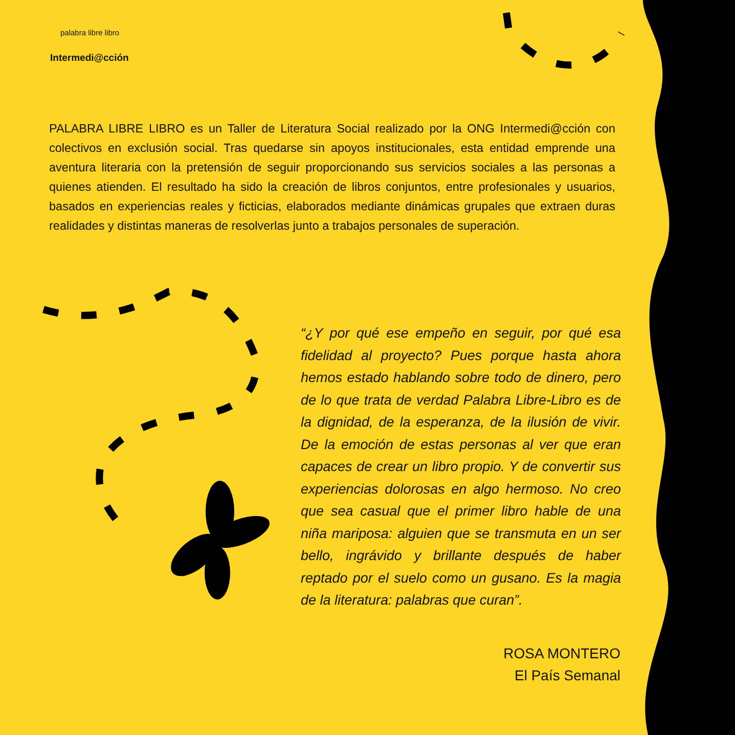palabra libre libro
Intermedi@cción
PALABRA LIBRE LIBRO es un Taller de Literatura Social realizado por la ONG Intermedi@cción con colectivos en exclusión social. Tras quedarse sin apoyos institucionales, esta entidad emprende una aventura literaria con la pretensión de seguir proporcionando sus servicios sociales a las personas a quienes atienden. El resultado ha sido la creación de libros conjuntos, entre profesionales y usuarios, basados en experiencias reales y ficticias, elaborados mediante dinámicas grupales que extraen duras realidades y distintas maneras de resolverlas junto a trabajos personales de superación.
“¿Y por qué ese empeño en seguir, por qué esa fidelidad al proyecto? Pues porque hasta ahora hemos estado hablando sobre todo de dinero, pero de lo que trata de verdad Palabra Libre-Libro es de la dignidad, de la esperanza, de la ilusión de vivir. De la emoción de estas personas al ver que eran capaces de crear un libro propio. Y de convertir sus experiencias dolorosas en algo hermoso. No creo que sea casual que el primer libro hable de una niña mariposa: alguien que se transmuta en un ser bello, ingrávido y brillante después de haber reptado por el suelo como un gusano. Es la magia de la literatura: palabras que curan”.
ROSA MONTERO
El País Semanal